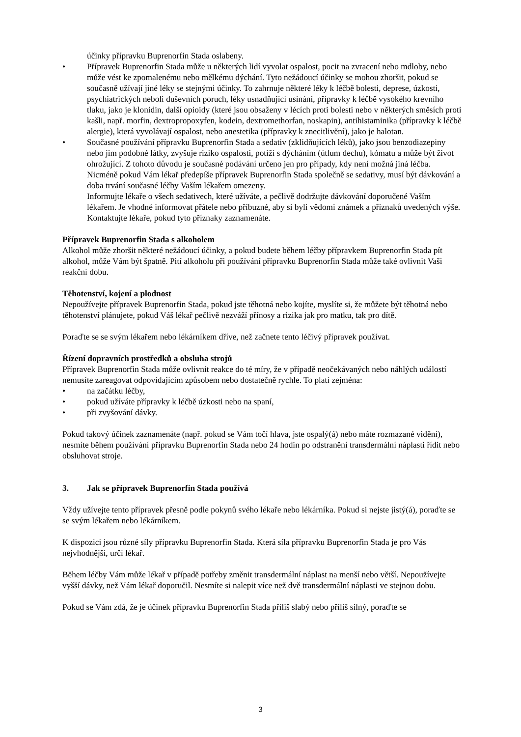účinky přípravku Buprenorfin Stada oslabeny.
• Přípravek Buprenorfin Stada může u některých lidí vyvolat ospalost, pocit na zvracení nebo mdloby, nebo může vést ke zpomalenému nebo mělkému dýchání. Tyto nežádoucí účinky se mohou zhoršit, pokud se současně užívají jiné léky se stejnými účinky. To zahrnuje některé léky k léčbě bolesti, deprese, úzkosti, psychiatrických neboli duševních poruch, léky usnadňující usínání, přípravky k léčbě vysokého krevního tlaku, jako je klonidin, další opioidy (které jsou obsaženy v lécích proti bolesti nebo v některých směsích proti kašli, např. morfin, dextropropoxyfen, kodein, dextromethorfan, noskapin), antihistaminika (přípravky k léčbě alergie), která vyvolávají ospalost, nebo anestetika (přípravky k znecitlivění), jako je halotan.
• Současné používání přípravku Buprenorfin Stada a sedativ (zklidňujících léků), jako jsou benzodiazepiny nebo jim podobné látky, zvyšuje riziko ospalosti, potíží s dýcháním (útlum dechu), kómatu a může být život ohrožující. Z tohoto důvodu je současné podávání určeno jen pro případy, kdy není možná jiná léčba.
Nicméně pokud Vám lékař předepíše přípravek Buprenorfin Stada společně se sedativy, musí být dávkování a doba trvání současné léčby Vaším lékařem omezeny.
Informujte lékaře o všech sedativech, které užíváte, a pečlivě dodržujte dávkování doporučené Vaším lékařem. Je vhodné informovat přátele nebo příbuzné, aby si byli vědomi známek a příznaků uvedených výše. Kontaktujte lékaře, pokud tyto příznaky zaznamenáte.
Přípravek Buprenorfin Stada s alkoholem
Alkohol může zhoršit některé nežádoucí účinky, a pokud budete během léčby přípravkem Buprenorfin Stada pít alkohol, může Vám být špatně. Pití alkoholu při používání přípravku Buprenorfin Stada může také ovlivnit Vaši reakční dobu.
Těhotenství, kojení a plodnost
Nepoužívejte přípravek Buprenorfin Stada, pokud jste těhotná nebo kojíte, myslíte si, že můžete být těhotná nebo těhotenství plánujete, pokud Váš lékař pečlivě nezváží přínosy a rizika jak pro matku, tak pro dítě.
Poraďte se se svým lékařem nebo lékárníkem dříve, než začnete tento léčivý přípravek používat.
Řízení dopravních prostředků a obsluha strojů
Přípravek Buprenorfin Stada může ovlivnit reakce do té míry, že v případě neočekávaných nebo náhlých událostí nemusíte zareagovat odpovídajícím způsobem nebo dostatečně rychle. To platí zejména:
• na začátku léčby,
• pokud užíváte přípravky k léčbě úzkosti nebo na spaní,
• při zvyšování dávky.
Pokud takový účinek zaznamenáte (např. pokud se Vám točí hlava, jste ospalý(á) nebo máte rozmazané vidění), nesmíte během používání přípravku Buprenorfin Stada nebo 24 hodin po odstranění transdermální náplasti řídit nebo obsluhovat stroje.
3. Jak se přípravek Buprenorfin Stada používá
Vždy užívejte tento přípravek přesně podle pokynů svého lékaře nebo lékárníka. Pokud si nejste jistý(á), poraďte se se svým lékařem nebo lékárníkem.
K dispozici jsou různé síly přípravku Buprenorfin Stada. Která síla přípravku Buprenorfin Stada je pro Vás nejvhodnější, určí lékař.
Během léčby Vám může lékař v případě potřeby změnit transdermální náplast na menší nebo větší. Nepoužívejte vyšší dávky, než Vám lékař doporučil. Nesmíte si nalepit více než dvě transdermální náplasti ve stejnou dobu.
Pokud se Vám zdá, že je účinek přípravku Buprenorfin Stada příliš slabý nebo příliš silný, poraďte se
3